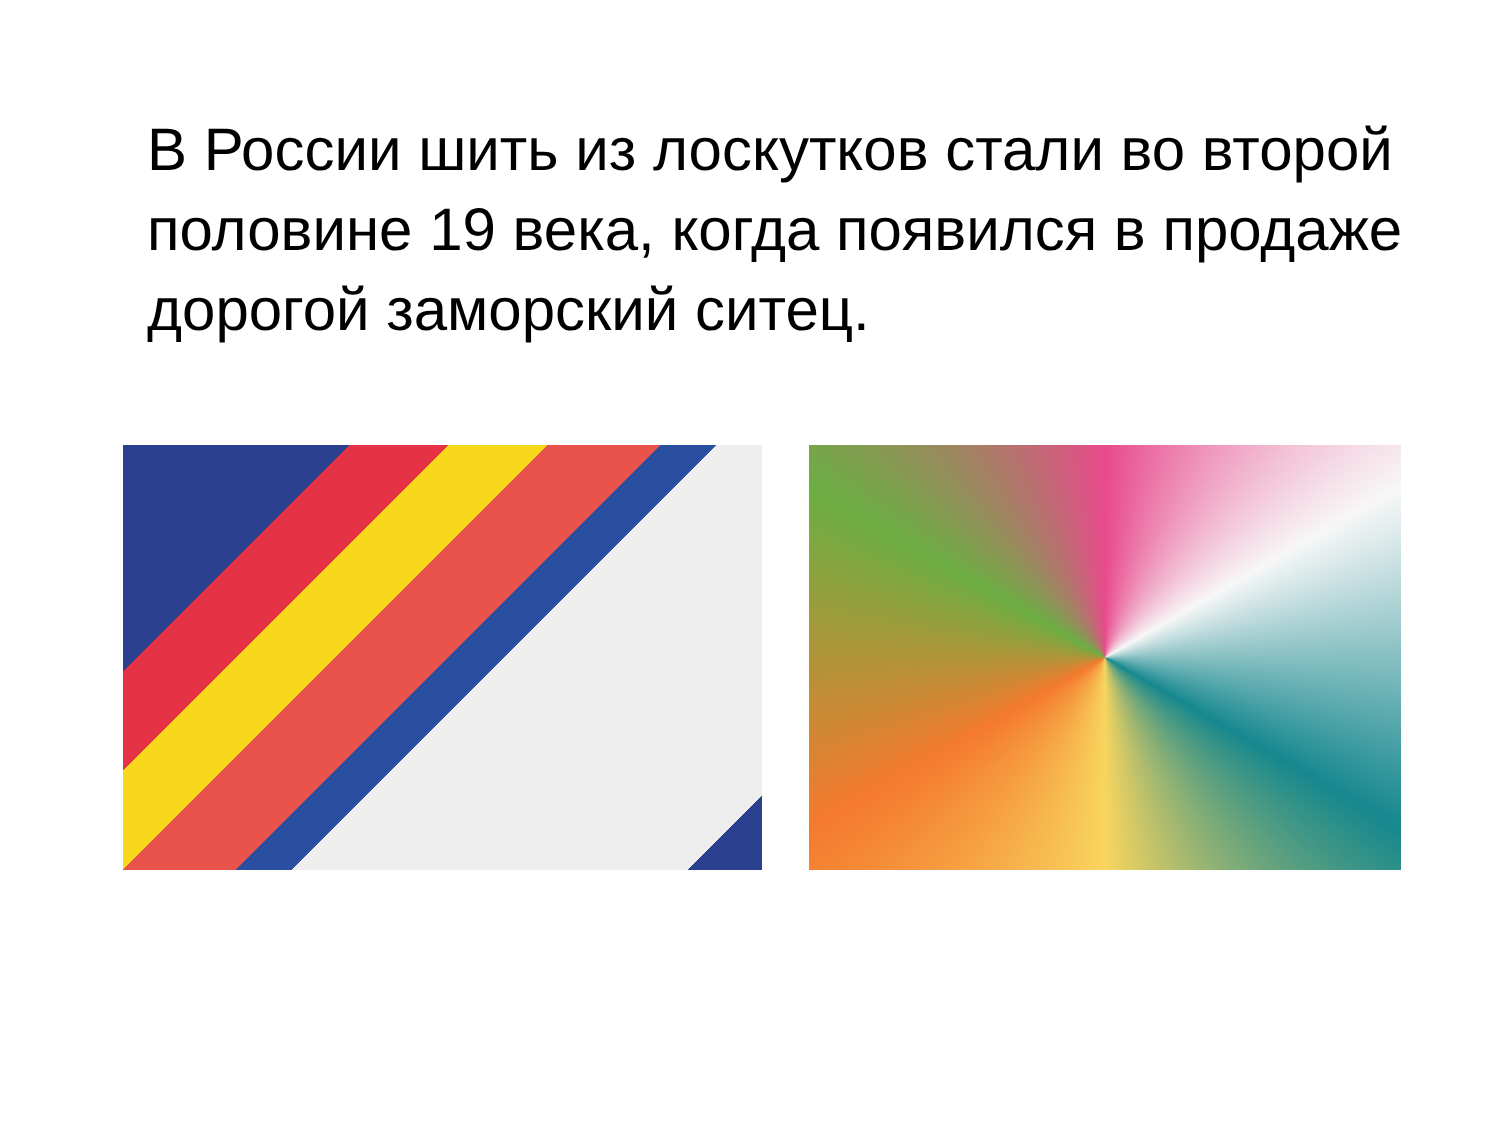В России шить из лоскутков стали во второй половине 19 века, когда появился в продаже дорогой заморский ситец.